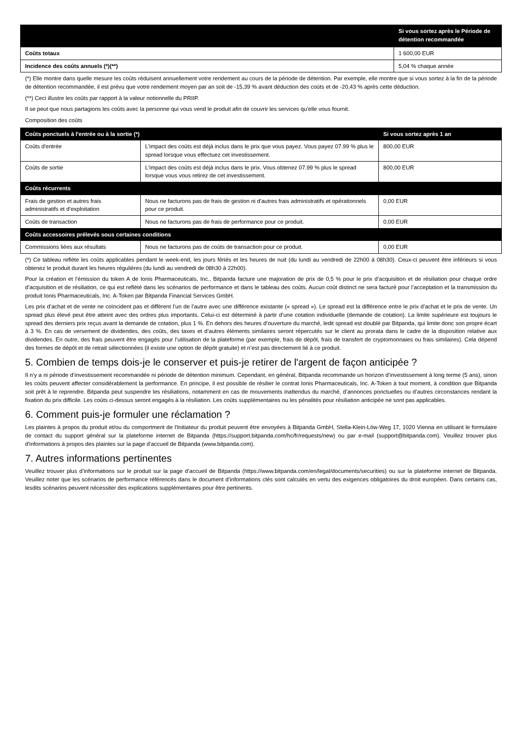| | Si vous sortez après le Période de détention recommandée |
| --- | --- |
| Coûts totaux | 1 600,00 EUR |
| Incidence des coûts annuels (*)(**) | 5,04 % chaque année |
(*) Elle montre dans quelle mesure les coûts réduisent annuellement votre rendement au cours de la période de détention. Par exemple, elle montre que si vous sortez à la fin de la période de détention recommandée, il est prévu que votre rendement moyen par an soit de -15,39 % avant déduction des coûts et de -20,43 % après cette déduction.
(**) Ceci illustre les coûts par rapport à la valeur notionnelle du PRIIP.
Il se peut que nous partagions les coûts avec la personne qui vous vend le produit afin de couvrir les services qu’elle vous fournit.
Composition des coûts
| Coûts ponctuels à l'entrée ou à la sortie (*) | | Si vous sortez après 1 an |
| --- | --- | --- |
| Coûts d'entrée | L'impact des coûts est déjà inclus dans le prix que vous payez. Vous payez 07.99 % plus le spread lorsque vous effectuez cet investissement. | 800,00 EUR |
| Coûts de sortie | L'impact des coûts est déjà inclus dans le prix. Vous obtenez 07.99 % plus le spread lorsque vous vous retirez de cet investissement. | 800,00 EUR |
| Coûts récurrents | | |
| Frais de gestion et autres frais administratifs et d’exploitation | Nous ne facturons pas de frais de gestion ni d'autres frais administratifs et opérationnels pour ce produit. | 0,00 EUR |
| Coûts de transaction | Nous ne facturons pas de frais de performance pour ce produit. | 0,00 EUR |
| Coûts accessoires prélevés sous certaines conditions | | |
| Commissions liées aux résultats | Nous ne facturons pas de coûts de transaction pour ce produit. | 0,00 EUR |
(*) Ce tableau reflète les coûts applicables pendant le week-end, les jours fériés et les heures de nuit (du lundi au vendredi de 22h00 à 08h30). Ceux-ci peuvent être inférieurs si vous obtenez le produit durant les heures régulières (du lundi au vendredi de 08h30 à 22h00).
Pour la création et l’émission du token A de Ionis Pharmaceuticals, Inc., Bitpanda facture une majoration de prix de 0,5 % pour le prix d’acquisition et de résiliation pour chaque ordre d’acquisition et de résiliation, ce qui est reflété dans les scénarios de performance et dans le tableau des coûts. Aucun coût distinct ne sera facturé pour l’acceptation et la transmission du produit Ionis Pharmaceuticals, Inc. A-Token par Bitpanda Financial Services GmbH.
Les prix d’achat et de vente ne coïncident pas et diffèrent l’un de l’autre avec une différence existante (« spread »). Le spread est la différence entre le prix d’achat et le prix de vente. Un spread plus élevé peut être atteint avec des ordres plus importants. Celui-ci est déterminé à partir d’une cotation individuelle (demande de cotation). La limite supérieure est toujours le spread des derniers prix reçus avant la demande de cotation, plus 1 %. En dehors des heures d’ouverture du marché, ledit spread est doublé par Bitpanda, qui limite donc son propre écart à 3 %. En cas de versement de dividendes, des coûts, des taxes et d’autres éléments similaires seront répercutés sur le client au prorata dans le cadre de la disposition relative aux dividendes. En outre, des frais peuvent être engagés pour l’utilisation de la plateforme (par exemple, frais de dépôt, frais de transfert de cryptomonnaies ou frais similaires). Cela dépend des formes de dépôt et de retrait sélectionnées (il existe une option de dépôt gratuite) et n’est pas directement lié à ce produit.
5. Combien de temps dois-je le conserver et puis-je retirer de l'argent de façon anticipée ?
Il n’y a ni période d’investissement recommandée ni période de détention minimum. Cependant, en général, Bitpanda recommande un horizon d’investissement à long terme (5 ans), sinon les coûts peuvent affecter considérablement la performance. En principe, il est possible de résilier le contrat Ionis Pharmaceuticals, Inc. A-Token à tout moment, à condition que Bitpanda soit prêt à le reprendre. Bitpanda peut suspendre les résiliations, notamment en cas de mouvements inattendus du marché, d’annonces ponctuelles ou d’autres circonstances rendant la fixation du prix difficile. Les coûts ci-dessus seront engagés à la résiliation. Les coûts supplémentaires ou les pénalités pour résiliation anticipée ne sont pas applicables.
6. Comment puis-je formuler une réclamation ?
Les plaintes à propos du produit et/ou du comportment de l'Initiateur du produit peuvent être envoyées à Bitpanda GmbH, Stella-Klein-Löw-Weg 17, 1020 Vienna en utilisant le formulaire de contact du support général sur la plateforme internet de Bitpanda (https://support.bitpanda.com/hc/fr/requests/new) ou par e-mail (support@bitpanda.com). Veuillez trouver plus d'informations à propos des plaintes sur la page d'accueil de Bitpanda (www.bitpanda.com).
7. Autres informations pertinentes
Veuillez trouver plus d’informations sur le produit sur la page d’accueil de Bitpanda (https://www.bitpanda.com/en/legal/documents/securities) ou sur la plateforme internet de Bitpanda. Veuillez noter que les scénarios de performance référencés dans le document d’informations clés sont calculés en vertu des exigences obligatoires du droit européen. Dans certains cas, lesdits scénarios peuvent nécessiter des explications supplémentaires pour être pertinents.